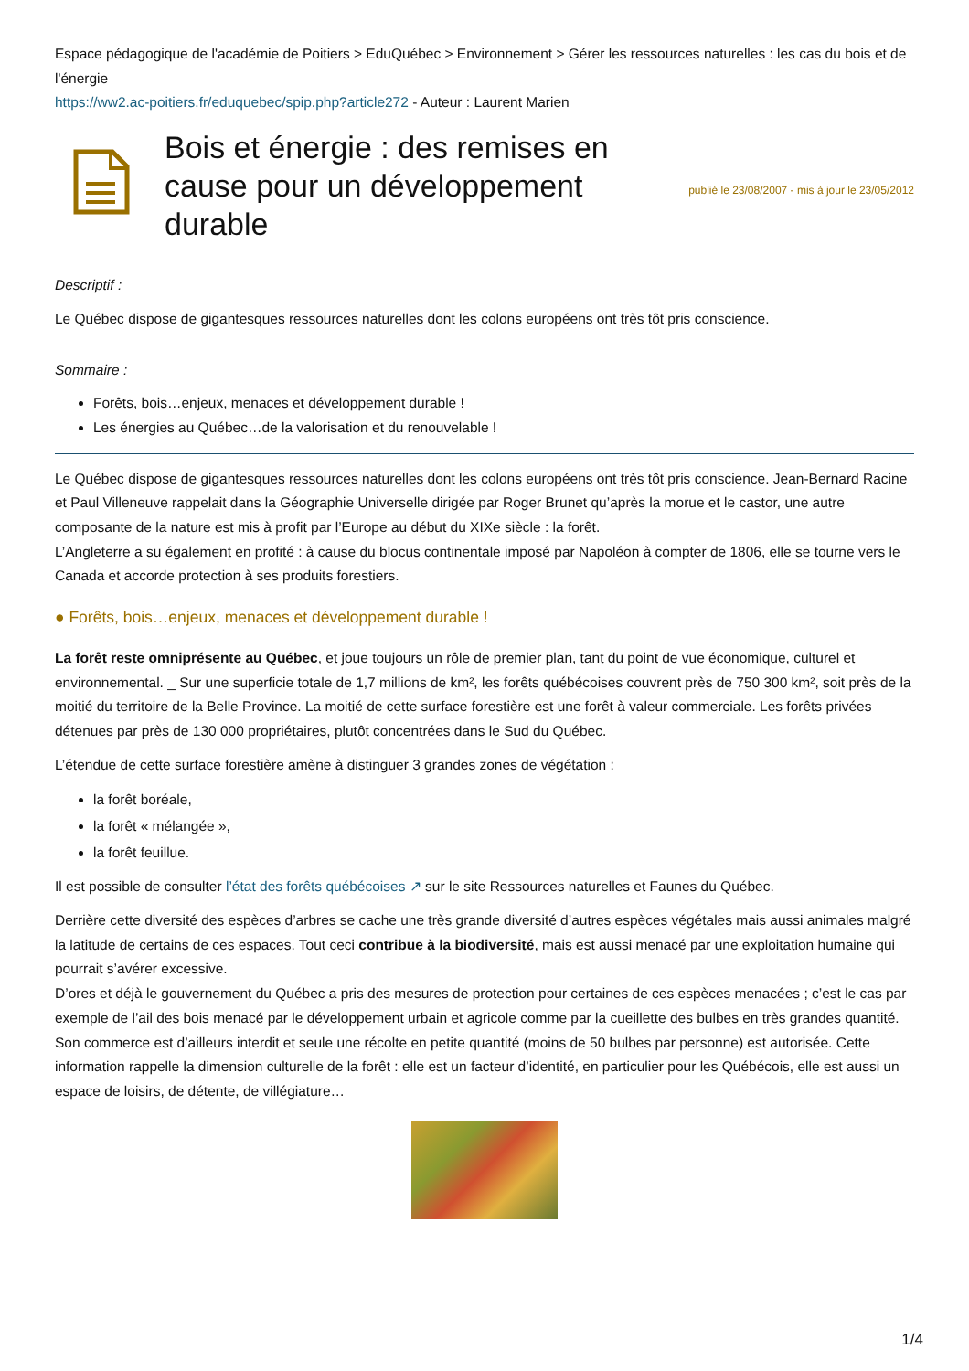Espace pédagogique de l'académie de Poitiers > EduQuébec > Environnement > Gérer les ressources naturelles : les cas du bois et de l'énergie
https://ww2.ac-poitiers.fr/eduquebec/spip.php?article272 - Auteur : Laurent Marien
Bois et énergie : des remises en cause pour un développement durable
publié le 23/08/2007 - mis à jour le 23/05/2012
Descriptif :
Le Québec dispose de gigantesques ressources naturelles dont les colons européens ont très tôt pris conscience.
Sommaire :
Forêts, bois…enjeux, menaces et développement durable !
Les énergies au Québec…de la valorisation et du renouvelable !
Le Québec dispose de gigantesques ressources naturelles dont les colons européens ont très tôt pris conscience. Jean-Bernard Racine et Paul Villeneuve rappelait dans la Géographie Universelle dirigée par Roger Brunet qu’après la morue et le castor, une autre composante de la nature est mis à profit par l’Europe au début du XIXe siècle : la forêt.
L’Angleterre a su également en profité : à cause du blocus continentale imposé par Napoléon à compter de 1806, elle se tourne vers le Canada et accorde protection à ses produits forestiers.
● Forêts, bois…enjeux, menaces et développement durable !
La forêt reste omniprésente au Québec, et joue toujours un rôle de premier plan, tant du point de vue économique, culturel et environnemental. _ Sur une superficie totale de 1,7 millions de km², les forêts québécoises couvrent près de 750 300 km², soit près de la moitié du territoire de la Belle Province. La moitié de cette surface forestière est une forêt à valeur commerciale. Les forêts privées détenues par près de 130 000 propriétaires, plutôt concentrées dans le Sud du Québec.
L’étendue de cette surface forestière amène à distinguer 3 grandes zones de végétation :
la forêt boréale,
la forêt « mélangée »,
la forêt feuillue.
Il est possible de consulter l’état des forêts québécoises ↗ sur le site Ressources naturelles et Faunes du Québec.
Derrière cette diversité des espèces d’arbres se cache une très grande diversité d’autres espèces végétales mais aussi animales malgré la latitude de certains de ces espaces. Tout ceci contribue à la biodiversité, mais est aussi menacé par une exploitation humaine qui pourrait s’avérer excessive.
D’ores et déjà le gouvernement du Québec a pris des mesures de protection pour certaines de ces espèces menacées ; c’est le cas par exemple de l’ail des bois menacé par le développement urbain et agricole comme par la cueillette des bulbes en très grandes quantité.
Son commerce est d’ailleurs interdit et seule une récolte en petite quantité (moins de 50 bulbes par personne) est autorisée. Cette information rappelle la dimension culturelle de la forêt : elle est un facteur d’identité, en particulier pour les Québécois, elle est aussi un espace de loisirs, de détente, de villégiature…
1/4